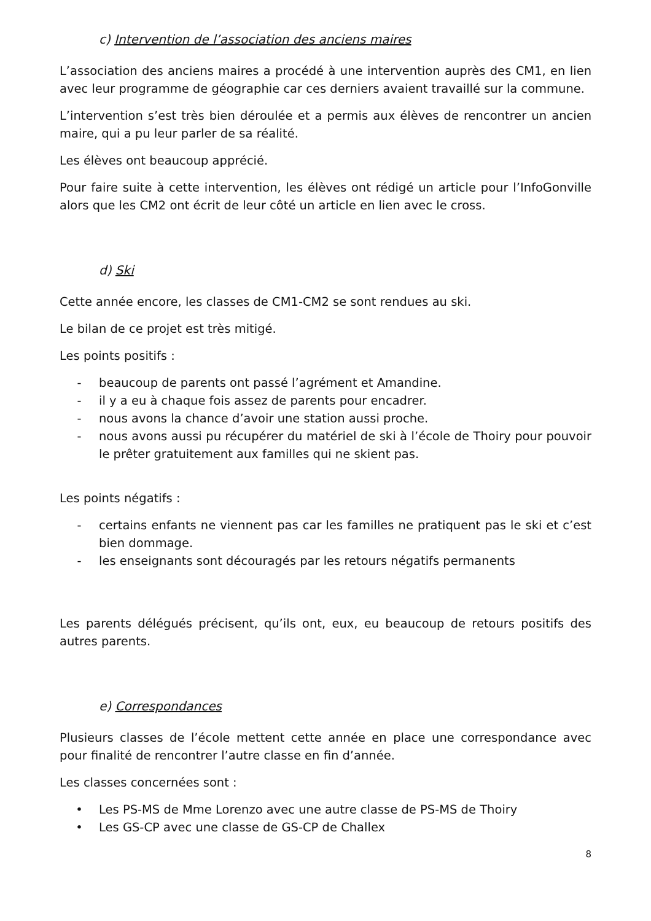c) Intervention de l’association des anciens maires
L’association des anciens maires a procédé à une intervention auprès des CM1, en lien avec leur programme de géographie car ces derniers avaient travaillé sur la commune.
L’intervention s’est très bien déroulée et a permis aux élèves de rencontrer un ancien maire, qui a pu leur parler de sa réalité.
Les élèves ont beaucoup apprécié.
Pour faire suite à cette intervention, les élèves ont rédigé un article pour l’InfoGonville alors que les CM2 ont écrit de leur côté un article en lien avec le cross.
d) Ski
Cette année encore, les classes de CM1-CM2 se sont rendues au ski.
Le bilan de ce projet est très mitigé.
Les points positifs :
- beaucoup de parents ont passé l’agrément et Amandine.
- il y a eu à chaque fois assez de parents pour encadrer.
- nous avons la chance d’avoir une station aussi proche.
- nous avons aussi pu récupérer du matériel de ski à l’école de Thoiry pour pouvoir le prêter gratuitement aux familles qui ne skient pas.
Les points négatifs :
- certains enfants ne viennent pas car les familles ne pratiquent pas le ski et c’est bien dommage.
- les enseignants sont découragés par les retours négatifs permanents
Les parents délégués précisent, qu’ils ont, eux, eu beaucoup de retours positifs des autres parents.
e) Correspondances
Plusieurs classes de l’école mettent cette année en place une correspondance avec pour finalité de rencontrer l’autre classe en fin d’année.
Les classes concernées sont :
• Les PS-MS de Mme Lorenzo avec une autre classe de PS-MS de Thoiry
• Les GS-CP avec une classe de GS-CP de Challex
8